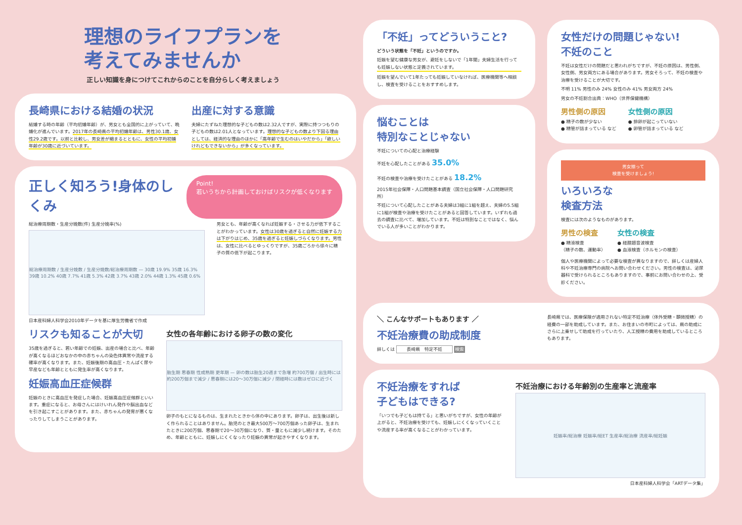理想のライフプランを
考えてみませんか
正しい知識を身につけてこれからのことを自分らしく考えましょう
長崎県における結婚の状況
結婚する時の年齢（平均初婚年齢）が、男女とも全国的に上がっていて、晩婚化が進んでいます。2017年の長崎県の平均初婚年齢は、男性30.1歳、女性29.2歳です。以前と比較し、男女差が縮まるとともに、女性の平均初婚年齢が30歳に近づいています。
出産に対する意識
夫婦にたずねた理想的な子どもの数は2.32人ですが、実際に持つつもりの子どもの数は2.01人となっています。理想的な子どもの数より下回る理由としては、経済的な理由のほかに「高年齢で生むのはいやだから」「欲しいけれどもできないから」が多くなっています。
正しく知ろう!身体のしくみ
Point!
若いうちから計画しておけばリスクが低くなります
総治療周期数・生産分娩数(件) 生産分娩率(%)
総治療周期数 / 生産分娩数 / 生産分娩数/総治療周期数 — 30歳 19.9% 35歳 16.3% 39歳 10.2% 40歳 7.7% 41歳 5.3% 42歳 3.7% 43歳 2.0% 44歳 1.3% 45歳 0.6%
日本産科婦人科学会2010年データを基に厚生労働省で作成
男女とも、年齢が高くなれば妊娠する・させる力が低下することがわかっています。女性は30歳を過ぎると自然に妊娠する力は下がりはじめ、35歳を過ぎると妊娠しづらくなります。男性は、女性に比べるとゆっくりですが、35歳ごろから徐々に精子の質の低下が起こります。
リスクも知ることが大切
35歳を過ぎると、若い年齢での妊娠、出産の場合と比べ、年齢が高くなるほどおなかの中の赤ちゃんの染色体異常や流産する確率が高くなります。また、妊娠後期の高血圧・たんぱく尿や早産なども年齢とともに発生率が高くなります。
妊娠高血圧症候群
妊娠のときに高血圧を発症した場合、妊娠高血圧症候群といいます。重症になると、お母さんにはけいれん発作や脳出血などを引き起こすことがあります。また、赤ちゃんの発育が悪くなったりしてしまうことがあります。
女性の各年齢における卵子の数の変化
胎生期 思春期 性成熟期 更年期 — 卵の数は胎生20週まで急増 約700万個 / 出生時には約200万個まで減少 / 思春期には20〜30万個に減少 / 閉経時には数はゼロに近づく
卵子のもとになるものは、生まれたときから体の中にあります。卵子は、出生後は新しく作られることはありません。胎児のとき最大500万〜700万個あった卵子は、生まれたときに200万個、思春期で20〜30万個になり、質・量ともに減少し続けます。そのため、年齢とともに、妊娠しにくくなったり妊娠の異常が起きやすくなります。
「不妊」ってどういうこと?
どういう状態を「不妊」というのですか。
妊娠を望む健康な男女が、避妊をしないで「1年間」夫婦生活を行っても妊娠しない状態と定義されています。
妊娠を望んでいて1年たっても妊娠していなければ、医療機関等へ相談し、検査を受けることをおすすめします。
悩むことは
特別なことじゃない
不妊についての心配と治療経験
不妊を心配したことがある 35.0%
不妊の検査や治療を受けたことがある 18.2%
2015年社会保障・人口問題基本調査（国立社会保障・人口問題研究所）
不妊について心配したことがある夫婦は3組に1組を超え、夫婦の5.5組に1組が検査や治療を受けたことがあると回答しています。いずれも過去の調査に比べて、増加しています。不妊は特別なことではなく、悩んでいる人が多いことがわかります。
女性だけの問題じゃない!
不妊のこと
不妊は女性だけの問題だと思われがちですが、不妊の原因は、男性側、女性側、男女両方にある場合があります。男女そろって、不妊の検査や治療を受けることが大切です。
不明 11% 男性のみ 24% 女性のみ 41% 男女両方 24%
男女の不妊割合出典：WHO（世界保健機構）
男性側の原因
● 精子の数が少ない
● 精管が詰まっている など
女性側の原因
● 排卵が起こっていない
● 卵管が詰まっている など
男女揃って
検査を受けましょう!
いろいろな
検査方法
検査には次のようなものがあります。
男性の検査
● 精液検査
（精子の数、運動率）
女性の検査
● 経膣超音波検査
● 血液検査（ホルモンの検査）
個人や医療機関によって必要な検査が異なりますので、詳しくは産婦人科や不妊治療専門の病院へお問い合わせください。男性の検査は、泌尿器科で受けられるところもありますので、事前にお問い合わせの上、受診ください。
＼ こんなサポートもあります ／
不妊治療費の助成制度
詳しくは 長崎県　特定不妊 検索
長崎県では、医療保険が適用されない特定不妊治療（体外受精・顕微授精）の経費の一部を助成しています。また、お住まいの市町によっては、県の助成にさらに上乗せして助成を行っていたり、人工授精の費用を助成しているところもあります。
不妊治療をすれば
子どもはできる?
「いつでも子どもは持てる」と思いがちですが、女性の年齢が上がると、不妊治療を受けても、妊娠しにくくなっていくことや流産する率が高くなることがわかっています。
不妊治療における年齢別の生産率と流産率
妊娠率/総治療 妊娠率/総ET 生産率/総治療 流産率/総妊娠
日本産科婦人科学会「ARTデータ集」